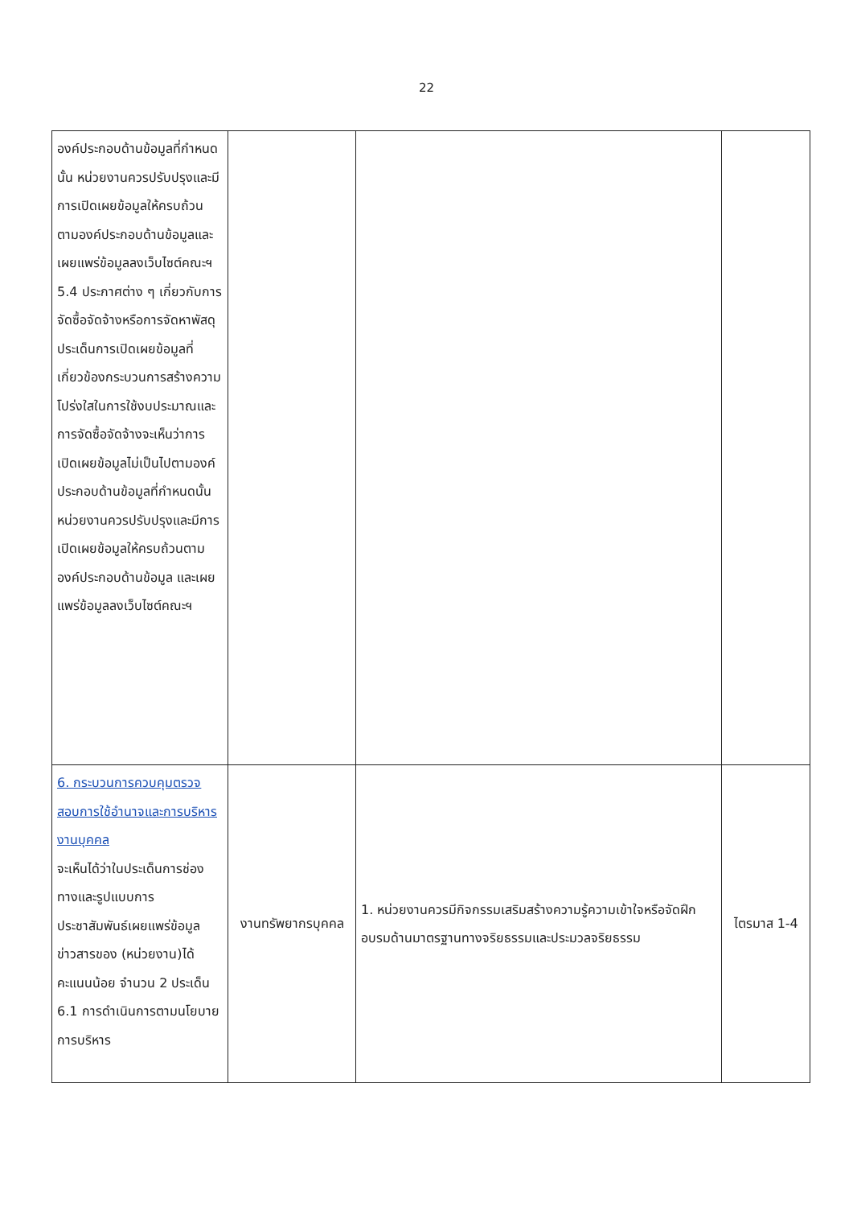22
| องค์ประกอบด้านข้อมูลที่กำหนดนั้น หน่วยงานควรปรับปรุงและมีการเปิดเผยข้อมูลให้ครบถ้วนตามองค์ประกอบด้านข้อมูลและเผยแพร่ข้อมูลลงเว็บไซต์คณะฯ 5.4 ประกาศต่าง ๆ เกี่ยวกับการจัดซื้อจัดจ้างหรือการจัดหาพัสดุ ประเด็นการเปิดเผยข้อมูลที่เกี่ยวข้องกระบวนการสร้างความโปร่งใสในการใช้งบประมาณและการจัดซื้อจัดจ้างจะเห็นว่าการเปิดเผยข้อมูลไม่เป็นไปตามองค์ประกอบด้านข้อมูลที่กำหนดนั้น หน่วยงานควรปรับปรุงและมีการเปิดเผยข้อมูลให้ครบถ้วนตามองค์ประกอบด้านข้อมูล และเผยแพร่ข้อมูลลงเว็บไซต์คณะฯ | | | |
| 6. กระบวนการควบคุมตรวจสอบการใช้อำนาจและการบริหารงานบุคคล จะเห็นได้ว่าในประเด็นการช่องทางและรูปแบบการประชาสัมพันธ์เผยแพร่ข้อมูลข่าวสารของ (หน่วยงาน)ได้คะแนนน้อย จำนวน 2 ประเด็น 6.1 การดำเนินการตามนโยบายการบริหาร | งานทรัพยากรบุคคล | 1. หน่วยงานควรมีกิจกรรมเสริมสร้างความรู้ความเข้าใจหรือจัดฝึกอบรมด้านมาตรฐานทางจริยธรรมและประมวลจริยธรรม | ไตรมาส 1-4 |